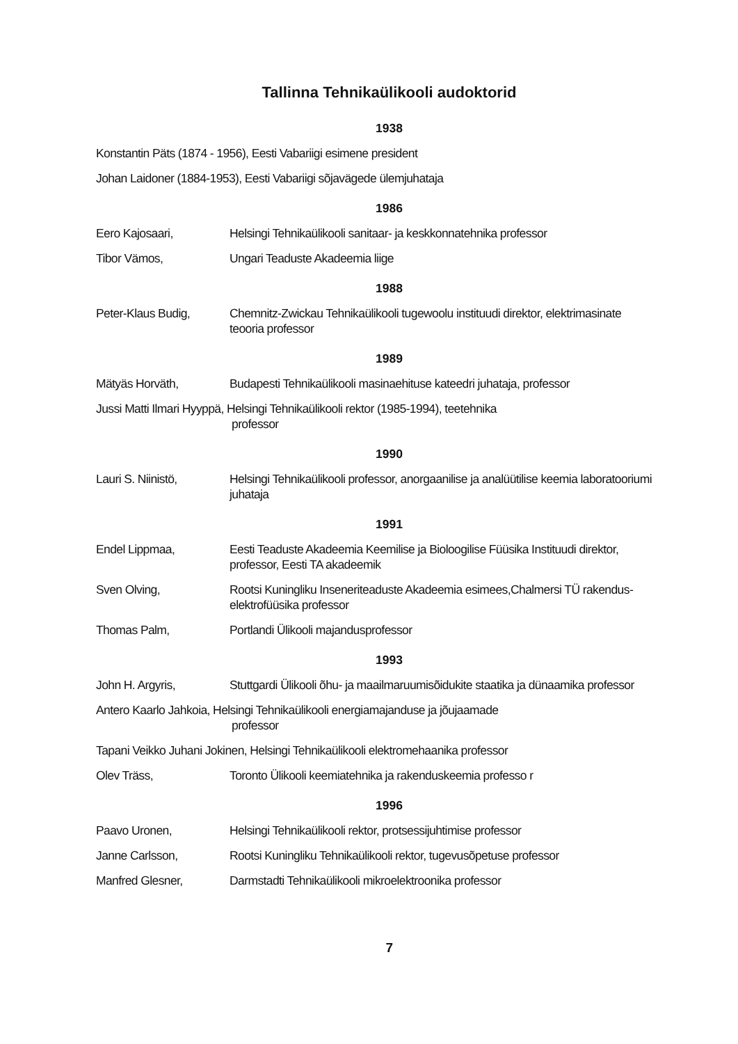Tallinna Tehnikaülikooli audoktorid
1938
Konstantin Päts (1874 - 1956), Eesti Vabariigi esimene president
Johan Laidoner (1884-1953), Eesti Vabariigi sõjavägede ülemjuhataja
1986
Eero Kajosaari, Helsingi Tehnikaülikooli sanitaar- ja keskkonnatehnika professor
Tibor Vämos, Ungari Teaduste Akadeemia liige
1988
Peter-Klaus Budig, Chemnitz-Zwickau Tehnikaülikooli tugewoolu instituudi direktor, elektrimasinate teooria professor
1989
Mätyäs Horväth, Budapesti Tehnikaülikooli masinaehituse kateedri juhataja, professor
Jussi Matti Ilmari Hyyppä, Helsingi Tehnikaülikooli rektor (1985-1994), teetehnika
professor
1990
Lauri S. Niinistö, Helsingi Tehnikaülikooli professor, anorgaanilise ja analüütilise keemia laboratooriumi juhataja
1991
Endel Lippmaa, Eesti Teaduste Akadeemia Keemilise ja Bioloogilise Füüsika Instituudi direktor, professor, Eesti TA akadeemik
Sven Olving, Rootsi Kuningliku Inseneriteaduste Akadeemia esimees,Chalmersi TÜ rakendus-elektrofüüsika professor
Thomas Palm, Portlandi Ülikooli majandusprofessor
1993
John H. Argyris, Stuttgardi Ülikooli õhu- ja maailmaruumisõidukite staatika ja dünaamika professor
Antero Kaarlo Jahkoia, Helsingi Tehnikaülikooli energiamajanduse ja jõujaamade
professor
Tapani Veikko Juhani Jokinen, Helsingi Tehnikaülikooli elektromehaanika professor
Olev Träss, Toronto Ülikooli keemiatehnika ja rakenduskeemia professo r
1996
Paavo Uronen, Helsingi Tehnikaülikooli rektor, protsessijuhtimise professor
Janne Carlsson, Rootsi Kuningliku Tehnikaülikooli rektor, tugevusõpetuse professor
Manfred Glesner, Darmstadti Tehnikaülikooli mikroelektroonika professor
7